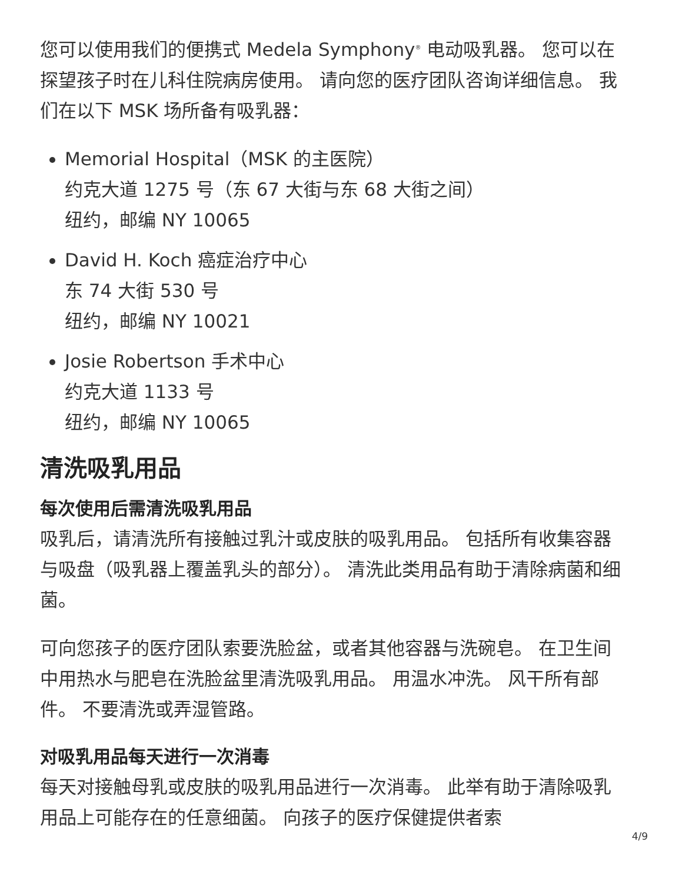您可以使用我们的便携式 Medela Symphony<sup>®</sup> 电动吸乳器。 您可以在探望孩子时在儿科住院病房使用。 请向您的医疗团队咨询详细信息。 我们在以下 MSK 场所备有吸乳器：
Memorial Hospital（MSK 的主医院）
约克大道 1275 号（东 67 大街与东 68 大街之间）
纽约，邮编 NY 10065
David H. Koch 癌症治疗中心
东 74 大街 530 号
纽约，邮编 NY 10021
Josie Robertson 手术中心
约克大道 1133 号
纽约，邮编 NY 10065
清洗吸乳用品
每次使用后需清洗吸乳用品
吸乳后，请清洗所有接触过乳汁或皮肤的吸乳用品。 包括所有收集容器与吸盘（吸乳器上覆盖乳头的部分）。 清洗此类用品有助于清除病菌和细菌。
可向您孩子的医疗团队索要洗脸盆，或者其他容器与洗碗皂。 在卫生间中用热水与肥皂在洗脸盆里清洗吸乳用品。 用温水冲洗。 风干所有部件。 不要清洗或弄湿管路。
对吸乳用品每天进行一次消毒
每天对接触母乳或皮肤的吸乳用品进行一次消毒。 此举有助于清除吸乳用品上可能存在的任意细菌。 向孩子的医疗保健提供者索
4/9